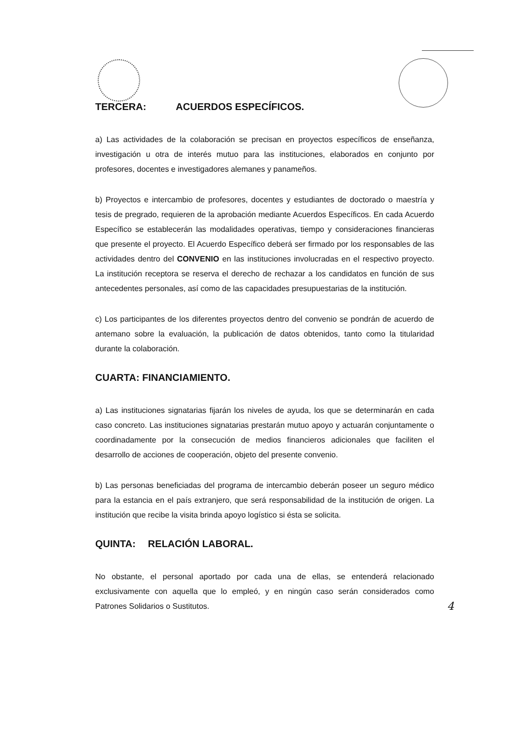TERCERA: ACUERDOS ESPECÍFICOS.
a) Las actividades de la colaboración se precisan en proyectos específicos de enseñanza, investigación u otra de interés mutuo para las instituciones, elaborados en conjunto por profesores, docentes e investigadores alemanes y panameños.
b) Proyectos e intercambio de profesores, docentes y estudiantes de doctorado o maestría y tesis de pregrado, requieren de la aprobación mediante Acuerdos Específicos. En cada Acuerdo Específico se establecerán las modalidades operativas, tiempo y consideraciones financieras que presente el proyecto. El Acuerdo Específico deberá ser firmado por los responsables de las actividades dentro del CONVENIO en las instituciones involucradas en el respectivo proyecto. La institución receptora se reserva el derecho de rechazar a los candidatos en función de sus antecedentes personales, así como de las capacidades presupuestarias de la institución.
c) Los participantes de los diferentes proyectos dentro del convenio se pondrán de acuerdo de antemano sobre la evaluación, la publicación de datos obtenidos, tanto como la titularidad durante la colaboración.
CUARTA: FINANCIAMIENTO.
a) Las instituciones signatarias fijarán los niveles de ayuda, los que se determinarán en cada caso concreto. Las instituciones signatarias prestarán mutuo apoyo y actuarán conjuntamente o coordinadamente por la consecución de medios financieros adicionales que faciliten el desarrollo de acciones de cooperación, objeto del presente convenio.
b) Las personas beneficiadas del programa de intercambio deberán poseer un seguro médico para la estancia en el país extranjero, que será responsabilidad de la institución de origen. La institución que recibe la visita brinda apoyo logístico si ésta se solicita.
QUINTA: RELACIÓN LABORAL.
No obstante, el personal aportado por cada una de ellas, se entenderá relacionado exclusivamente con aquella que lo empleó, y en ningún caso serán considerados como Patrones Solidarios o Sustitutos. 4